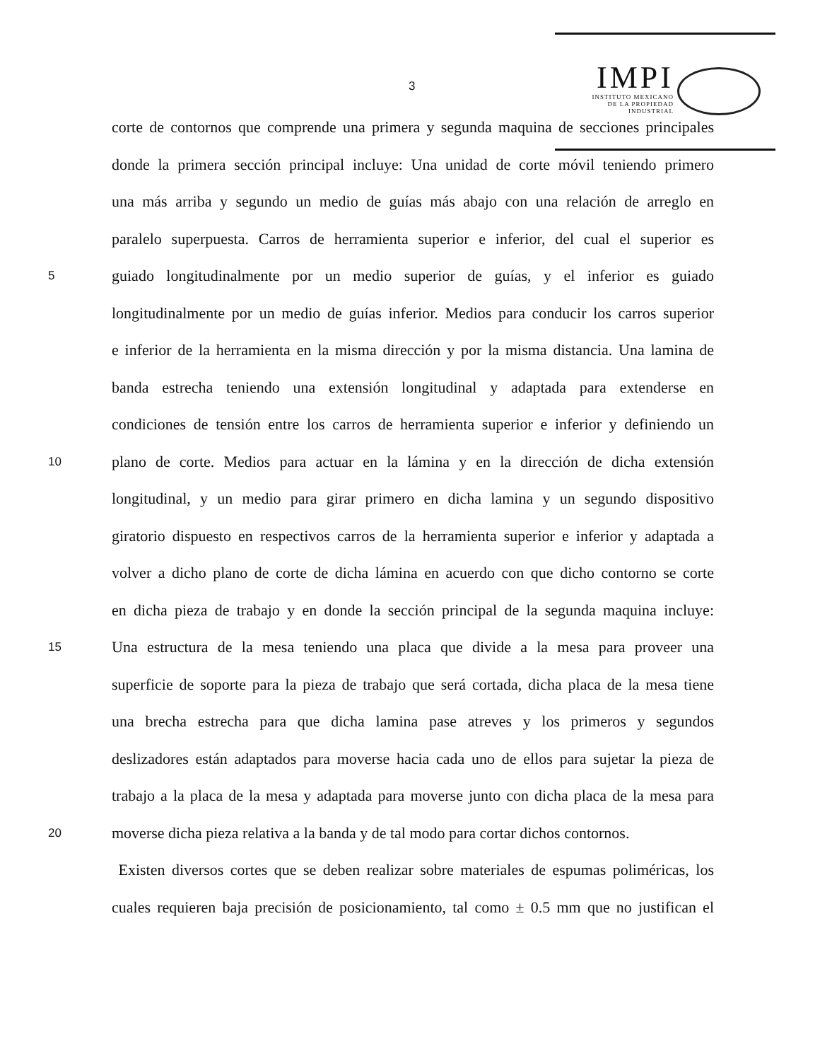3
IMPI
INSTITUTO MEXICANO
DE LA PROPIEDAD
INDUSTRIAL
corte de contornos que comprende una primera y segunda maquina de secciones principales
donde la primera sección principal incluye: Una unidad de corte móvil teniendo primero
una más arriba y segundo un medio de guías más abajo con una relación de arreglo en
paralelo superpuesta. Carros de herramienta superior e inferior, del cual el superior es
5
guiado longitudinalmente por un medio superior de guías, y el inferior es guiado
longitudinalmente por un medio de guías inferior. Medios para conducir los carros superior
e inferior de la herramienta en la misma dirección y por la misma distancia. Una lamina de
banda estrecha teniendo una extensión longitudinal y adaptada para extenderse en
condiciones de tensión entre los carros de herramienta superior e inferior y definiendo un
10
plano de corte. Medios para actuar en la lámina y en la dirección de dicha extensión
longitudinal, y un medio para girar primero en dicha lamina y un segundo dispositivo
giratorio dispuesto en respectivos carros de la herramienta superior e inferior y adaptada a
volver a dicho plano de corte de dicha lámina en acuerdo con que dicho contorno se corte
en dicha pieza de trabajo y en donde la sección principal de la segunda maquina incluye:
15
Una estructura de la mesa teniendo una placa que divide a la mesa para proveer una
superficie de soporte para la pieza de trabajo que será cortada, dicha placa de la mesa tiene
una brecha estrecha para que dicha lamina pase atreves y los primeros y segundos
deslizadores están adaptados para moverse hacia cada uno de ellos para sujetar la pieza de
trabajo a la placa de la mesa y adaptada para moverse junto con dicha placa de la mesa para
20
moverse dicha pieza relativa a la banda y de tal modo para cortar dichos contornos.
Existen diversos cortes que se deben realizar sobre materiales de espumas poliméricas, los
cuales requieren baja precisión de posicionamiento, tal como ± 0.5 mm que no justifican el